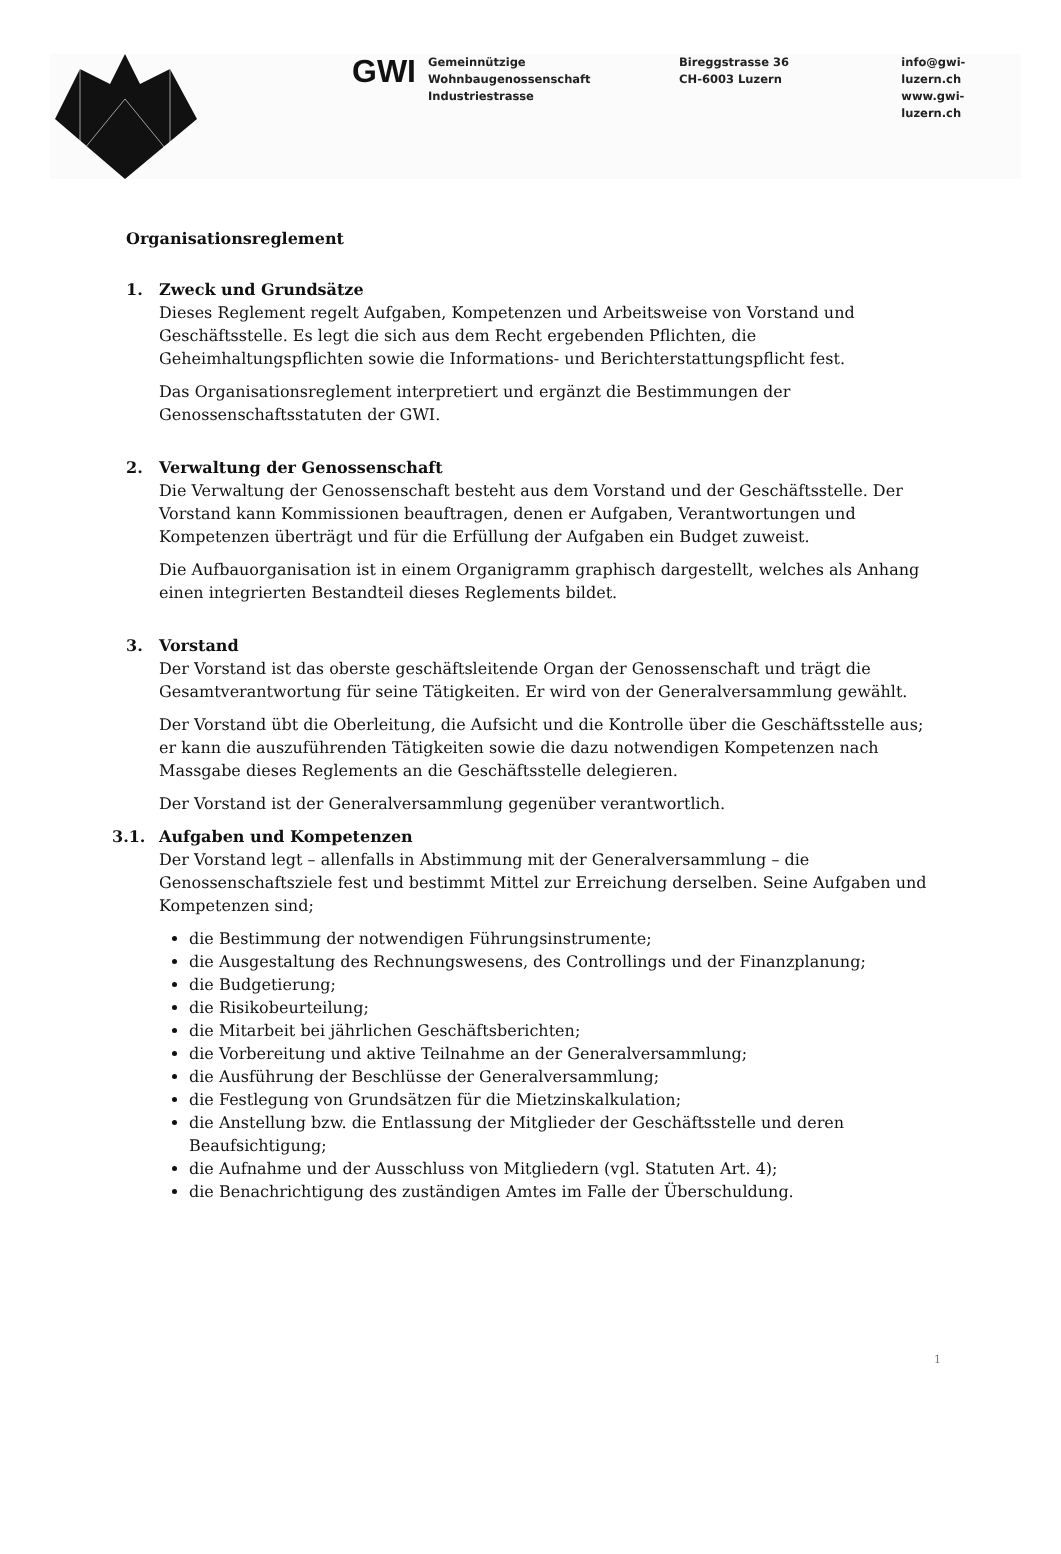GWI
Gemeinnützige
Wohnbaugenossenschaft
Industriestrasse
Bireggstrasse 36
CH-6003 Luzern
info@gwi-luzern.ch
www.gwi-luzern.ch
Organisationsreglement
1. Zweck und Grundsätze
Dieses Reglement regelt Aufgaben, Kompetenzen und Arbeitsweise von Vorstand und Geschäftsstelle. Es legt die sich aus dem Recht ergebenden Pflichten, die Geheimhaltungspflichten sowie die Informations- und Berichterstattungspflicht fest.
Das Organisationsreglement interpretiert und ergänzt die Bestimmungen der Genossenschaftsstatuten der GWI.
2. Verwaltung der Genossenschaft
Die Verwaltung der Genossenschaft besteht aus dem Vorstand und der Geschäftsstelle. Der Vorstand kann Kommissionen beauftragen, denen er Aufgaben, Verantwortungen und Kompetenzen überträgt und für die Erfüllung der Aufgaben ein Budget zuweist.
Die Aufbauorganisation ist in einem Organigramm graphisch dargestellt, welches als Anhang einen integrierten Bestandteil dieses Reglements bildet.
3. Vorstand
Der Vorstand ist das oberste geschäftsleitende Organ der Genossenschaft und trägt die Gesamtverantwortung für seine Tätigkeiten. Er wird von der Generalversammlung gewählt.
Der Vorstand übt die Oberleitung, die Aufsicht und die Kontrolle über die Geschäftsstelle aus; er kann die auszuführenden Tätigkeiten sowie die dazu notwendigen Kompetenzen nach Massgabe dieses Reglements an die Geschäftsstelle delegieren.
Der Vorstand ist der Generalversammlung gegenüber verantwortlich.
3.1. Aufgaben und Kompetenzen
Der Vorstand legt – allenfalls in Abstimmung mit der Generalversammlung – die Genossenschaftsziele fest und bestimmt Mittel zur Erreichung derselben. Seine Aufgaben und Kompetenzen sind;
die Bestimmung der notwendigen Führungsinstrumente;
die Ausgestaltung des Rechnungswesens, des Controllings und der Finanzplanung;
die Budgetierung;
die Risikobeurteilung;
die Mitarbeit bei jährlichen Geschäftsberichten;
die Vorbereitung und aktive Teilnahme an der Generalversammlung;
die Ausführung der Beschlüsse der Generalversammlung;
die Festlegung von Grundsätzen für die Mietzinskalkulation;
die Anstellung bzw. die Entlassung der Mitglieder der Geschäftsstelle und deren Beaufsichtigung;
die Aufnahme und der Ausschluss von Mitgliedern (vgl. Statuten Art. 4);
die Benachrichtigung des zuständigen Amtes im Falle der Überschuldung.
1